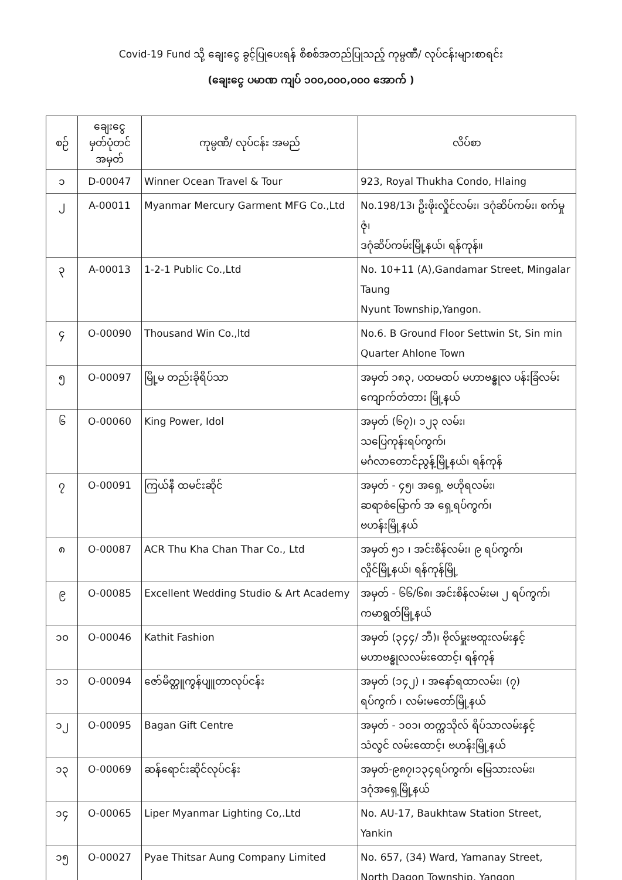Covid-19 Fund သို့ ချေးငွေ ခွင့်ပြုပေးရန် စိစစ်အတည်ပြုသည့် ကုမ္ပဏီ/ လုပ်ငန်းများစာရင်း
(ချေးငွေ ပမာဏ ကျပ် ၁၀၀,၀၀၀,၀၀၀ အောက် )
| စဉ် | ချေးငွေ မှတ်ပုံတင် အမှတ် | ကုမ္ပဏီ/ လုပ်ငန်း အမည် | လိပ်စာ |
| --- | --- | --- | --- |
| ၁ | D-00047 | Winner Ocean Travel & Tour | 923, Royal Thukha Condo, Hlaing |
| ၂ | A-00011 | Myanmar Mercury Garment MFG Co.,Ltd | No.198/13၊ ဦးဖိုးလှိုင်လမ်း၊ ဒဂုံဆိပ်ကမ်း၊ စက်မှုဇုံ၊ ဒဂုံဆိပ်ကမ်းမြို့နယ်၊ ရန်ကုန်။ |
| ၃ | A-00013 | 1-2-1 Public Co.,Ltd | No. 10+11 (A),Gandamar Street, Mingalar Taung Nyunt Township,Yangon. |
| ၄ | O-00090 | Thousand Win Co.,ltd | No.6. B Ground Floor Settwin St, Sin min Quarter Ahlone Town |
| ၅ | O-00097 | မြို့မ တည်းခိုရိပ်သာ | အမှတ် ၁၈၃, ပထမထပ် မဟာဗန္ဓုလ ပန်းခြံလမ်း ကျောက်တံတား မြို့နယ် |
| ၆ | O-00060 | King Power, Idol | အမှတ် (၆၇)၊ ၁၂၃ လမ်း၊ သပြေကုန်းရပ်ကွက်၊ မင်္ဂလာတောင်ညွန့်မြို့နယ်၊ ရန်ကုန် |
| ၇ | O-00091 | ကြယ်နီ ထမင်းဆိုင် | အမှတ် - ၄၅၊ အရှေ့ ဗဟိုရလမ်း၊ ဆရာစံမြောက် အ ရှေ့ရပ်ကွက်၊ ဗဟန်းမြို့နယ် |
| ၈ | O-00087 | ACR Thu Kha Chan Thar Co., Ltd | အမှတ် ၅၁ ၊ အင်းစိန်လမ်း၊ ၉ ရပ်ကွက်၊ လှိုင်မြို့နယ်၊ ရန်ကုန်မြို့ |
| ၉ | O-00085 | Excellent Wedding Studio & Art Academy | အမှတ် - ၆၆/၆၈၊ အင်းစိန်လမ်းမ၊ ၂ ရပ်ကွက်၊ ကမာရွတ်မြို့နယ် |
| ၁၀ | O-00046 | Kathit Fashion | အမှတ် (၃၄၄/ ဘီ)၊ ဗိုလ်မှူးဗထူးလမ်းနှင့် မဟာဗန္ဓုလလမ်းထောင့်၊ ရန်ကုန် |
| ၁၁ | O-00094 | ဇော်မိတ္တူကွန်ပျူတာလုပ်ငန်း | အမှတ် (၁၄၂) ၊ အနော်ရထာလမ်း၊ (၇) ရပ်ကွက် ၊ လမ်းမတော်မြို့နယ် |
| ၁၂ | O-00095 | Bagan Gift Centre | အမှတ် - ၁၀၁၊ တက္ကသိုလ် ရိပ်သာလမ်းနှင့် သံလွင် လမ်းထောင့်၊ ဗဟန်းမြို့နယ် |
| ၁၃ | O-00069 | ဆန်ရောင်းဆိုင်လုပ်ငန်း | အမှတ်-၉၈၇၊၁၃၄ရပ်ကွက်၊ မြေသားလမ်း၊ ဒဂုံအရှေ့မြို့နယ် |
| ၁၄ | O-00065 | Liper Myanmar Lighting Co,.Ltd | No. AU-17, Baukhtaw Station Street, Yankin |
| ၁၅ | O-00027 | Pyae Thitsar Aung Company Limited | No. 657, (34) Ward, Yamanay Street, North Dagon Township, Yangon |